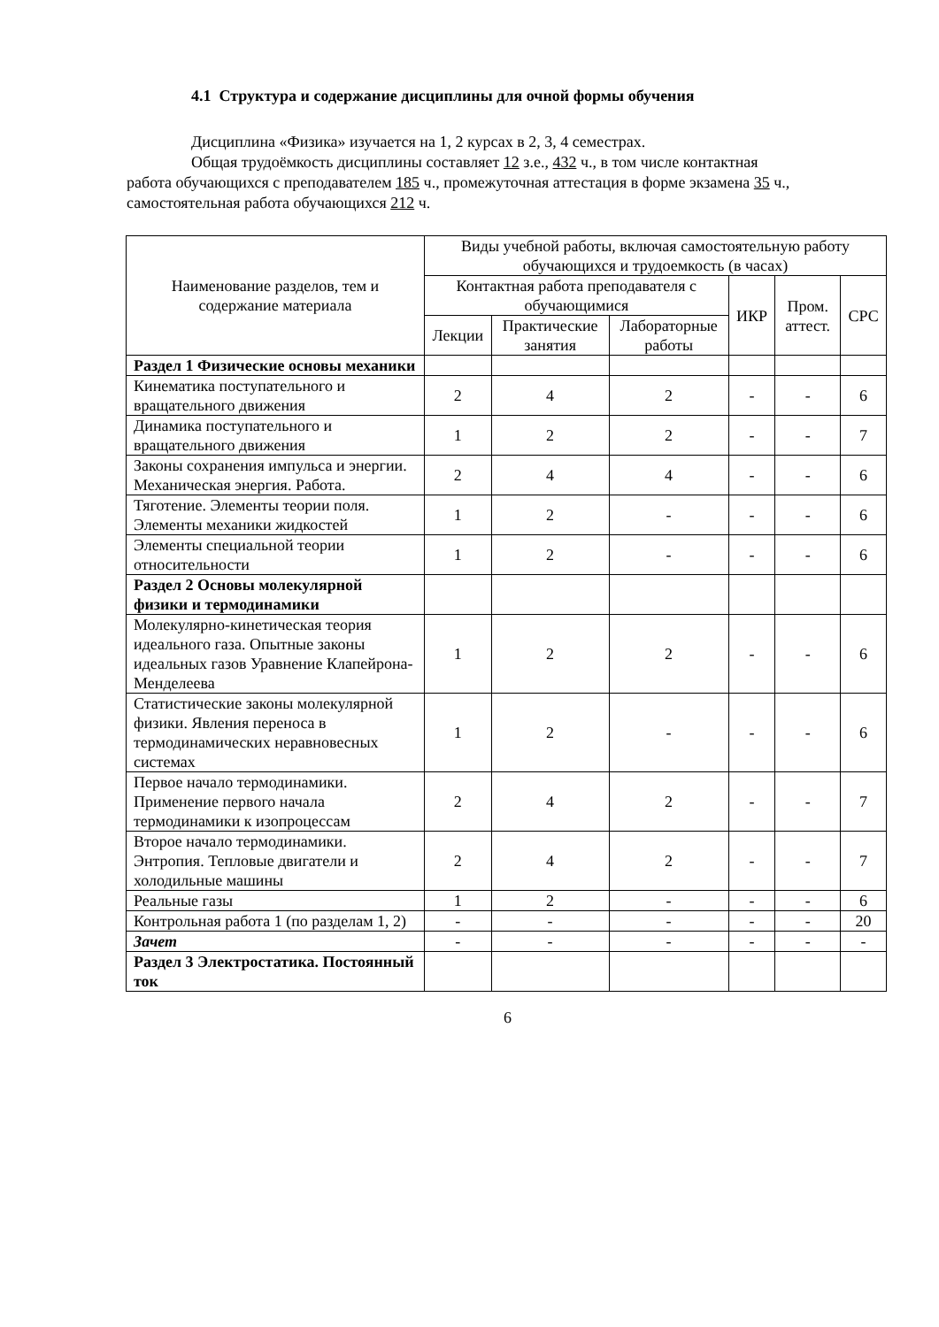4.1 Структура и содержание дисциплины для очной формы обучения
Дисциплина «Физика» изучается на 1, 2 курсах в 2, 3, 4 семестрах.
Общая трудоёмкость дисциплины составляет 12 з.е., 432 ч., в том числе контактная
работа обучающихся с преподавателем 185 ч., промежуточная аттестация в форме экзамена 35 ч., самостоятельная работа обучающихся 212 ч.
| Наименование разделов, тем и содержание материала | Виды учебной работы, включая самостоятельную работу обучающихся и трудоемкость (в часах) | | | | | |
| --- | --- | --- | --- | --- | --- | --- |
| | Контактная работа преподавателя с обучающимися | | | ИКР | Пром. аттест. | СРС |
| | Лекции | Практические занятия | Лабораторные работы | | | |
| Раздел 1 Физические основы механики | | | | | | |
| Кинематика поступательного и вращательного движения | 2 | 4 | 2 | - | - | 6 |
| Динамика поступательного и вращательного движения | 1 | 2 | 2 | - | - | 7 |
| Законы сохранения импульса и энергии. Механическая энергия. Работа. | 2 | 4 | 4 | - | - | 6 |
| Тяготение. Элементы теории поля. Элементы механики жидкостей | 1 | 2 | - | - | - | 6 |
| Элементы специальной теории относительности | 1 | 2 | - | - | - | 6 |
| Раздел 2 Основы молекулярной физики и термодинамики | | | | | | |
| Молекулярно-кинетическая теория идеального газа. Опытные законы идеальных газов Уравнение Клапейрона-Менделеева | 1 | 2 | 2 | - | - | 6 |
| Статистические законы молекулярной физики. Явления переноса в термодинамических неравновесных системах | 1 | 2 | - | - | - | 6 |
| Первое начало термодинамики. Применение первого начала термодинамики к изопроцессам | 2 | 4 | 2 | - | - | 7 |
| Второе начало термодинамики. Энтропия. Тепловые двигатели и холодильные машины | 2 | 4 | 2 | - | - | 7 |
| Реальные газы | 1 | 2 | - | - | - | 6 |
| Контрольная работа 1 (по разделам 1, 2) | - | - | - | - | - | 20 |
| Зачет | - | - | - | - | - | - |
| Раздел 3 Электростатика. Постоянный ток | | | | | | |
6